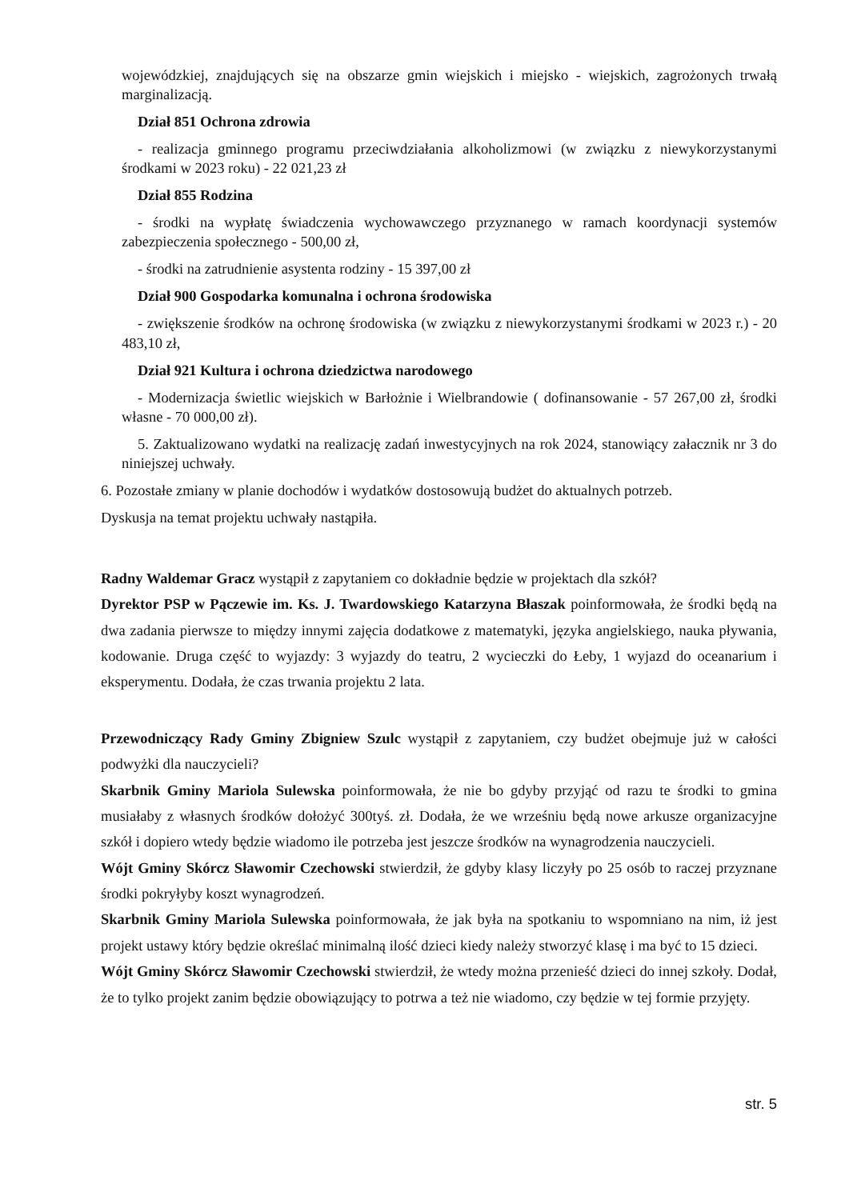wojewódzkiej, znajdujących się na obszarze gmin wiejskich i miejsko - wiejskich, zagrożonych trwałą marginalizacją.
Dział 851 Ochrona zdrowia
- realizacja gminnego programu przeciwdziałania alkoholizmowi (w związku z niewykorzystanymi środkami w 2023 roku) - 22 021,23 zł
Dział 855 Rodzina
- środki na wypłatę świadczenia wychowawczego przyznanego w ramach koordynacji systemów zabezpieczenia społecznego - 500,00 zł,
- środki na zatrudnienie asystenta rodziny - 15 397,00 zł
Dział 900 Gospodarka komunalna i ochrona środowiska
- zwiększenie środków na ochronę środowiska (w związku z niewykorzystanymi środkami w 2023 r.) - 20 483,10 zł,
Dział 921 Kultura i ochrona dziedzictwa narodowego
- Modernizacja świetlic wiejskich w Barłożnie i Wielbrandowie ( dofinansowanie - 57 267,00 zł, środki własne - 70 000,00 zł).
5. Zaktualizowano wydatki na realizację zadań inwestycyjnych na rok 2024, stanowiący załacznik nr 3 do niniejszej uchwały.
6. Pozostałe zmiany w planie dochodów i wydatków dostosowują budżet do aktualnych potrzeb.
Dyskusja na temat projektu uchwały nastąpiła.
Radny Waldemar Gracz wystąpił z zapytaniem co dokładnie będzie w projektach dla szkół?
Dyrektor PSP w Pączewie im. Ks. J. Twardowskiego Katarzyna Błaszak poinformowała, że środki będą na dwa zadania pierwsze to między innymi zajęcia dodatkowe z matematyki, języka angielskiego, nauka pływania, kodowanie. Druga część to wyjazdy: 3 wyjazdy do teatru, 2 wycieczki do Łeby, 1 wyjazd do oceanarium i eksperymentu. Dodała, że czas trwania projektu 2 lata.
Przewodniczący Rady Gminy Zbigniew Szulc wystąpił z zapytaniem, czy budżet obejmuje już w całości podwyżki dla nauczycieli?
Skarbnik Gminy Mariola Sulewska poinformowała, że nie bo gdyby przyjąć od razu te środki to gmina musiałaby z własnych środków dołożyć 300tyś. zł. Dodała, że we wrześniu będą nowe arkusze organizacyjne szkół i dopiero wtedy będzie wiadomo ile potrzeba jest jeszcze środków na wynagrodzenia nauczycieli.
Wójt Gminy Skórcz Sławomir Czechowski stwierdził, że gdyby klasy liczyły po 25 osób to raczej przyznane środki pokryłyby koszt wynagrodzeń.
Skarbnik Gminy Mariola Sulewska poinformowała, że jak była na spotkaniu to wspomniano na nim, iż jest projekt ustawy który będzie określać minimalną ilość dzieci kiedy należy stworzyć klasę i ma być to 15 dzieci.
Wójt Gminy Skórcz Sławomir Czechowski stwierdził, że wtedy można przenieść dzieci do innej szkoły. Dodał, że to tylko projekt zanim będzie obowiązujący to potrwa a też nie wiadomo, czy będzie w tej formie przyjęty.
str. 5